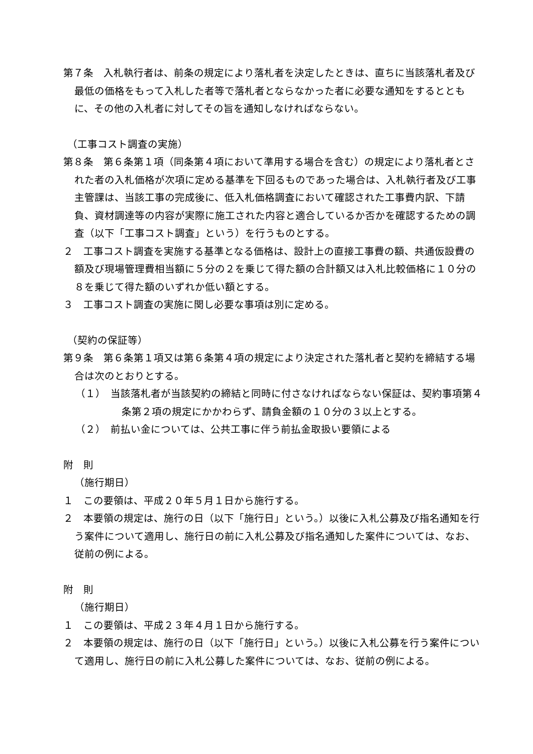第７条　入札執行者は、前条の規定により落札者を決定したときは、直ちに当該落札者及び最低の価格をもって入札した者等で落札者とならなかった者に必要な通知をするとともに、その他の入札者に対してその旨を通知しなければならない。
（工事コスト調査の実施）
第８条　第６条第１項（同条第４項において準用する場合を含む）の規定により落札者とされた者の入札価格が次項に定める基準を下回るものであった場合は、入札執行者及び工事主管課は、当該工事の完成後に、低入札価格調査において確認された工事費内訳、下請負、資材調達等の内容が実際に施工された内容と適合しているか否かを確認するための調査（以下「工事コスト調査」という）を行うものとする。
２　工事コスト調査を実施する基準となる価格は、設計上の直接工事費の額、共通仮設費の額及び現場管理費相当額に５分の２を乗じて得た額の合計額又は入札比較価格に１０分の８を乗じて得た額のいずれか低い額とする。
３　工事コスト調査の実施に関し必要な事項は別に定める。
（契約の保証等）
第９条　第６条第１項又は第６条第４項の規定により決定された落札者と契約を締結する場合は次のとおりとする。
（１）　当該落札者が当該契約の締結と同時に付さなければならない保証は、契約事項第４条第２項の規定にかかわらず、請負金額の１０分の３以上とする。
（２）　前払い金については、公共工事に伴う前払金取扱い要領による
附　則
（施行期日）
１　この要領は、平成２０年５月１日から施行する。
２　本要領の規定は、施行の日（以下「施行日」という。）以後に入札公募及び指名通知を行う案件について適用し、施行日の前に入札公募及び指名通知した案件については、なお、従前の例による。
附　則
（施行期日）
１　この要領は、平成２３年４月１日から施行する。
２　本要領の規定は、施行の日（以下「施行日」という。）以後に入札公募を行う案件について適用し、施行日の前に入札公募した案件については、なお、従前の例による。